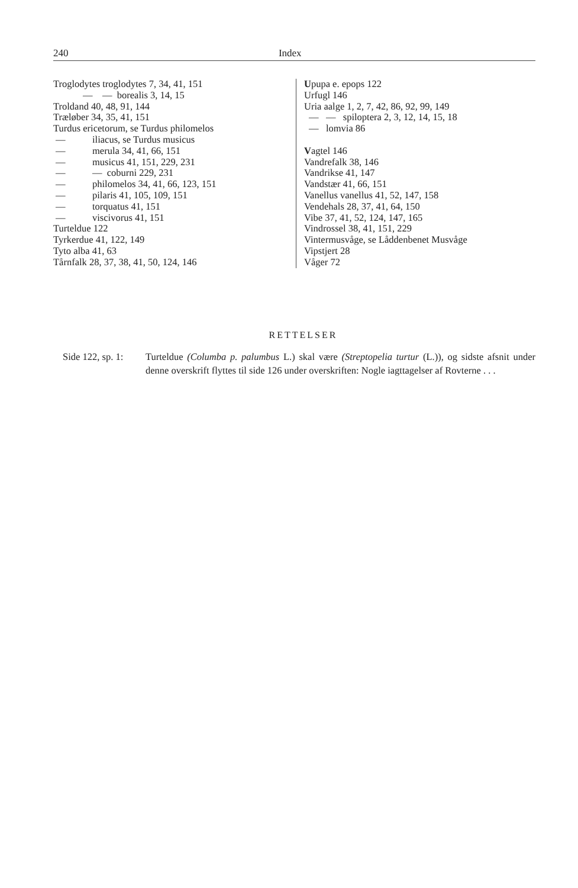240 Index
Troglodytes troglodytes 7, 34, 41, 151
— — borealis 3, 14, 15
Troldand 40, 48, 91, 144
Træløber 34, 35, 41, 151
Turdus ericetorum, se Turdus philomelos
— iliacus, se Turdus musicus
— merula 34, 41, 66, 151
— musicus 41, 151, 229, 231
— — coburni 229, 231
— philomelos 34, 41, 66, 123, 151
— pilaris 41, 105, 109, 151
— torquatus 41, 151
— viscivorus 41, 151
Turteldue 122
Tyrkerdue 41, 122, 149
Tyto alba 41, 63
Tårnfalk 28, 37, 38, 41, 50, 124, 146
Upupa e. epops 122
Urfugl 146
Uria aalge 1, 2, 7, 42, 86, 92, 99, 149
— — spiloptera 2, 3, 12, 14, 15, 18
— lomvia 86
Vagtel 146
Vandrefalk 38, 146
Vandrikse 41, 147
Vandstær 41, 66, 151
Vanellus vanellus 41, 52, 147, 158
Vendehals 28, 37, 41, 64, 150
Vibe 37, 41, 52, 124, 147, 165
Vindrossel 38, 41, 151, 229
Vintermusvåge, se Låddenbenet Musvåge
Vipstjert 28
Våger 72
RETTELSER
Side 122, sp. 1:
Turteldue (Columba p. palumbus L.) skal være (Streptopelia turtur (L.)), og sidste afsnit under denne overskrift flyttes til side 126 under overskriften: Nogle iagttagelser af Rovterne . . .